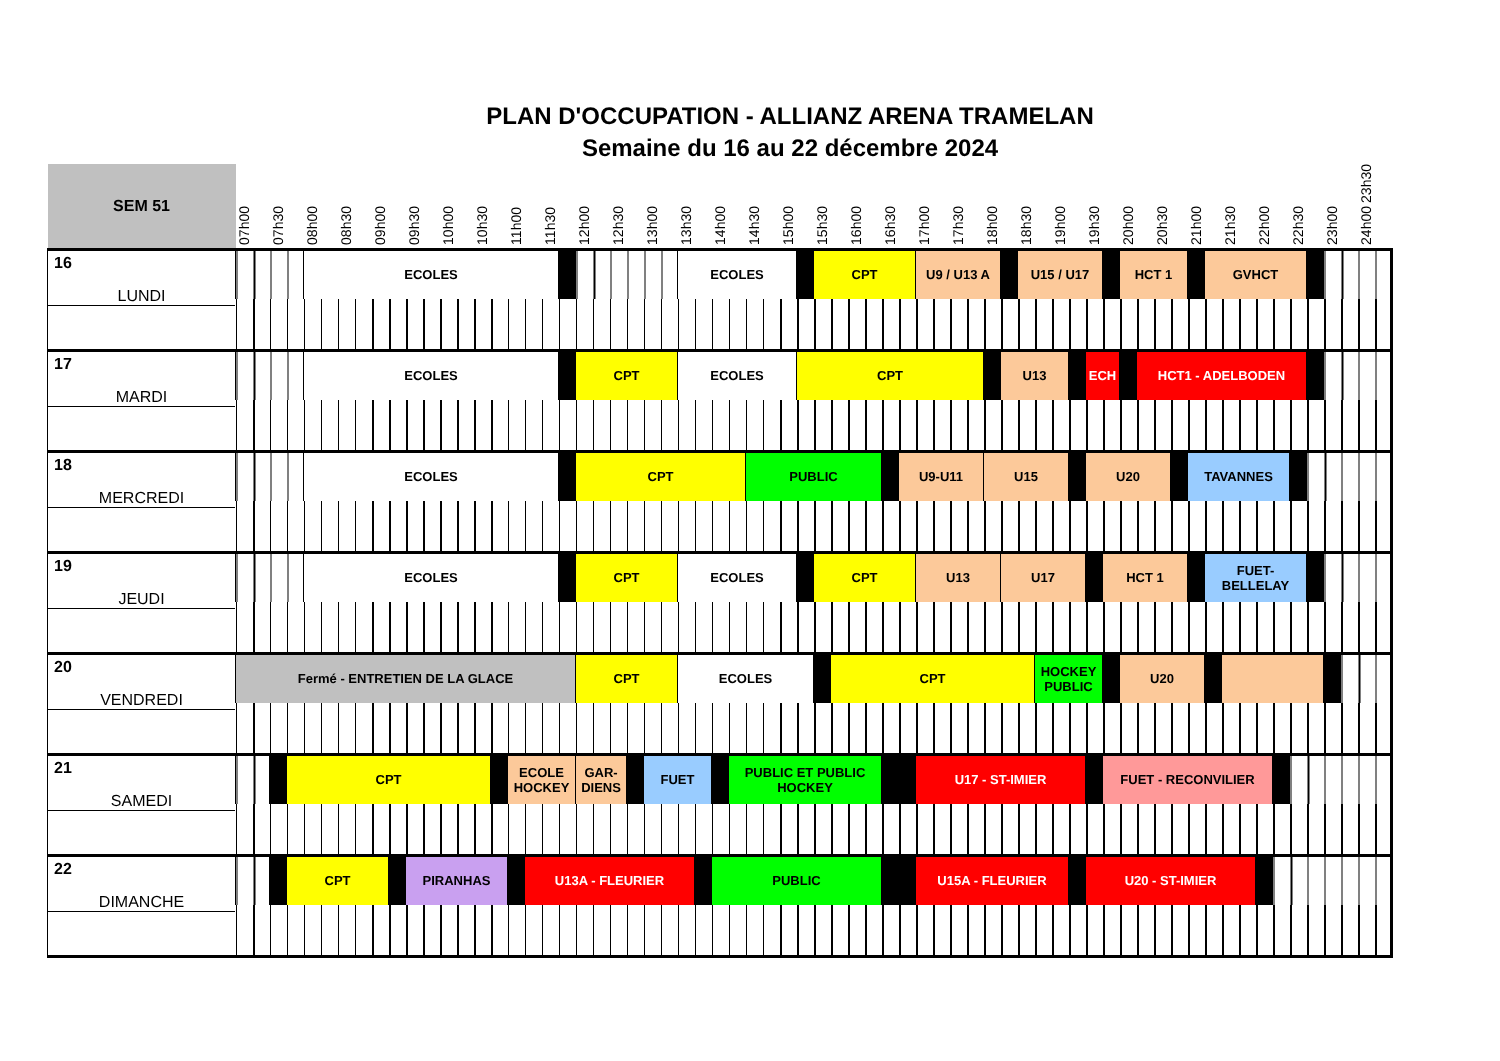PLAN D'OCCUPATION - ALLIANZ ARENA TRAMELAN
Semaine du 16 au 22 décembre 2024
| SEM 51 | 07h00 | 07h30 | | 08h00 | 08h30 | 09h00 | | 09h30 | 10h00 | 10h30 | | 11h00 | | 11h30 | | 12h00 | 12h30 | | 13h00 | 13h30 | | 14h00 | | 14h30 | 15h00 | | 15h30 | | 16h00 | 16h30 | | 17h00 | 17h30 | 18h00 | | 18h30 | | 19h00 | | 19h30 | | 20h00 | | 20h30 | | 21h00 | | 21h30 | 22h00 | | 22h30 | | 23h00 | | 23h30 24h00 |
| --- | --- | --- | --- | --- | --- | --- | --- | --- | --- | --- | --- | --- | --- | --- | --- | --- | --- | --- | --- | --- | --- | --- | --- | --- | --- | --- | --- | --- | --- | --- | --- | --- | --- | --- | --- | --- | --- | --- | --- | --- | --- | --- | --- | --- | --- | --- | --- | --- | --- | --- | --- | --- | --- | --- | --- |
| 16 LUNDI | | | | ECOLES | | | | | | | | | | | | | | | | ECOLES | | | | | | | CPT | | | | | U9 / U13 A | | | | U15 / U17 | | | | | | HCT 1 | | | | | GVHCT | | | | | | | | |
| 17 MARDI | | | | ECOLES | | | | | | | | | | | | CPT | | | | ECOLES | | | | | | CPT | | | | | | | | | U13 | | | | | ECH | | | HCT1 - ADELBODEN | | | | | | | | | | | | |
| 18 MERCREDI | | | | ECOLES | | | | | | | | | | | | CPT | | | | | | | | PUBLIC | | | | | | | U9-U11 | | | U15 | | | | | | U20 | | | | | | TAVANNES | | | | | | | | | |
| 19 JEUDI | | | | ECOLES | | | | | | | | | | | | CPT | | | | ECOLES | | | | | | | CPT | | | | | U13 | | | U17 | | | | | | HCT 1 | | | | | | FUET- BELLELAY | | | | | | | | |
| 20 VENDREDI | Fermé - ENTRETIEN DE LA GLACE | | | | | | | | | | | | | | | CPT | | | | ECOLES | | | | | | | | CPT | | | | | | | | | HOCKEY PUBLIC | | | | | U20 | | | | | | | | | | | | | |
| 21 SAMEDI | | | CPT | | | | | | | | | ECOLE HOCKEY | | | | GAR- DIENS | | | FUET | | | | PUBLIC ET PUBLIC HOCKEY | | | | | | | | | U17 - ST-IMIER | | | | | | | | | FUET - RECONVILIER | | | | | | | | | | | | | | |
| 22 DIMANCHE | | | CPT | | | | | PIRANHAS | | | | | U13A - FLEURIER | | | | | | | | | PUBLIC | | | | | | | | | | U15A - FLEURIER | | | | | | | | U20 - ST-IMIER | | | | | | | | | | | | | | | |